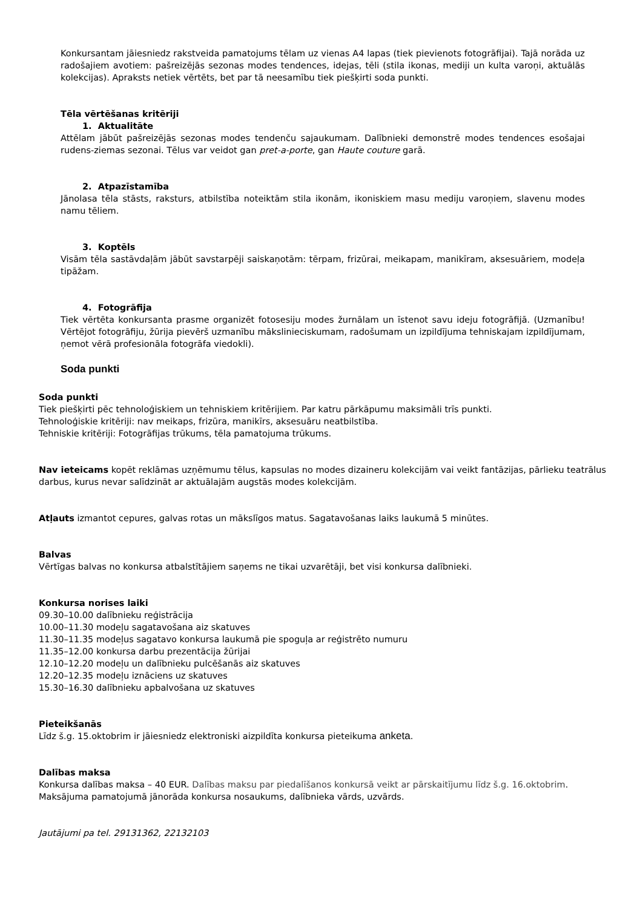Konkursantam jāiesniedz rakstveida pamatojums tēlam uz vienas A4 lapas (tiek pievienots fotogrāfijai). Tajā norāda uz radošajiem avotiem: pašreizējās sezonas modes tendences, idejas, tēli (stila ikonas, mediji un kulta varoņi, aktuālās kolekcijas). Apraksts netiek vērtēts, bet par tā neesamību tiek piešķirti soda punkti.
Tēla vērtēšanas kritēriji
1. Aktualitāte
Attēlam jābūt pašreizējās sezonas modes tendenču sajaukumam. Dalībnieki demonstrē modes tendences esošajai rudens-ziemas sezonai. Tēlus var veidot gan pret-a-porte, gan Haute couture garā.
2. Atpazīstamība
Jānolasa tēla stāsts, raksturs, atbilstība noteiktām stila ikonām, ikoniskiem masu mediju varoņiem, slavenu modes namu tēliem.
3. Koptēls
Visām tēla sastāvdaļām jābūt savstarpēji saiskaņotām: tērpam, frizūrai, meikapam, manikīram, aksesuāriem, modeļa tipāžam.
4. Fotogrāfija
Tiek vērtēta konkursanta prasme organizēt fotosesiju modes žurnālam un īstenot savu ideju fotogrāfijā. (Uzmanību! Vērtējot fotogrāfiju, žūrija pievērš uzmanību mākslinieciskumam, radošumam un izpildījuma tehniskajam izpildījumam, ņemot vērā profesionāla fotogrāfa viedokli).
Soda punkti
Soda punkti
Tiek piešķirti pēc tehnoloģiskiem un tehniskiem kritērijiem. Par katru pārkāpumu maksimāli trīs punkti.
Tehnoloģiskie kritēriji: nav meikaps, frizūra, manikīrs, aksesuāru neatbilstība.
Tehniskie kritēriji: Fotogrāfijas trūkums, tēla pamatojuma trūkums.
Nav ieteicams kopēt reklāmas uzņēmumu tēlus, kapsulas no modes dizaineru kolekcijām vai veikt fantāzijas, pārlieku teatrālus darbus, kurus nevar salīdzināt ar aktuālajām augstās modes kolekcijām.
Atļauts izmantot cepures, galvas rotas un mākslīgos matus. Sagatavošanas laiks laukumā 5 minūtes.
Balvas
Vērtīgas balvas no konkursa atbalstītājiem saņems ne tikai uzvarētāji, bet visi konkursa dalībnieki.
Konkursa norises laiki
09.30–10.00 dalībnieku reģistrācija
10.00–11.30 modeļu sagatavošana aiz skatuves
11.30–11.35 modeļus sagatavo konkursa laukumā pie spoguļa ar reģistrēto numuru
11.35–12.00 konkursa darbu prezentācija žūrijai
12.10–12.20 modeļu un dalībnieku pulcēšanās aiz skatuves
12.20–12.35 modeļu iznāciens uz skatuves
15.30–16.30 dalībnieku apbalvošana uz skatuves
Pieteikšanās
Līdz š.g. 15.oktobrim ir jāiesniedz elektroniski aizpildīta konkursa pieteikuma anketa.
Dalības maksa
Konkursa dalības maksa – 40 EUR. Dalības maksu par piedalīšanos konkursā veikt ar pārskaitījumu līdz š.g. 16.oktobrim. Maksājuma pamatojumā jānorāda konkursa nosaukums, dalībnieka vārds, uzvārds.
Jautājumi pa tel. 29131362, 22132103